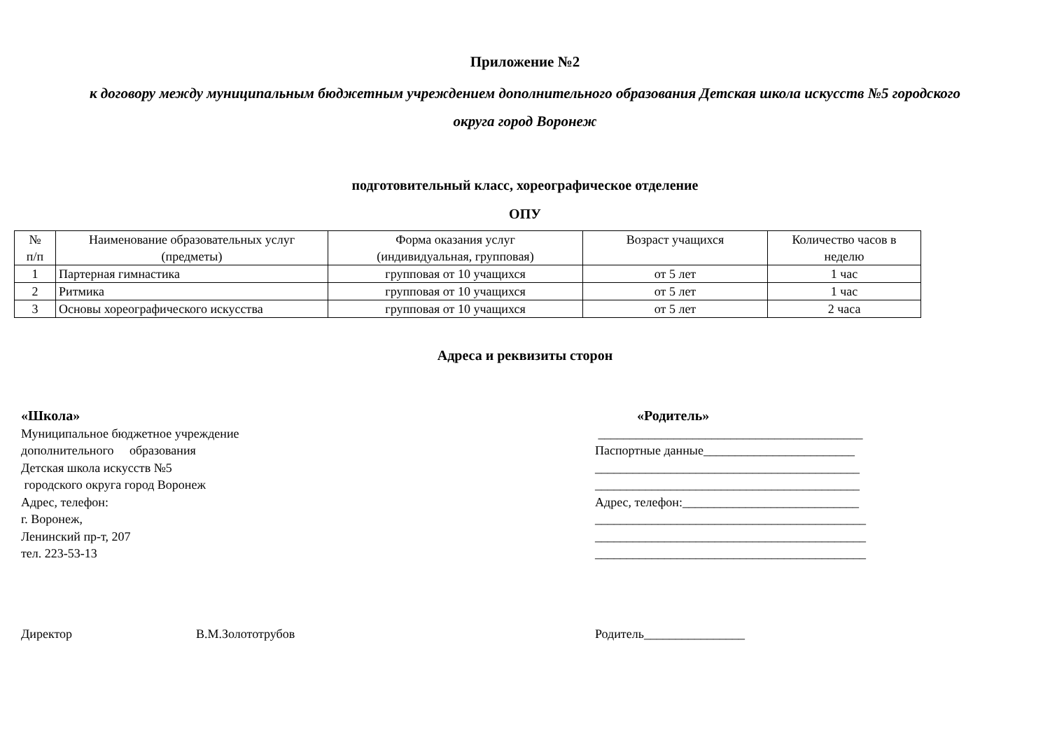Приложение №2
к договору между муниципальным бюджетным учреждением дополнительного образования Детская школа искусств №5 городского
округа город Воронеж
подготовительный класс, хореографическое отделение
ОПУ
| № п/п | Наименование образовательных услуг (предметы) | Форма оказания услуг (индивидуальная, групповая) | Возраст учащихся | Количество часов в неделю |
| 1 | Партерная гимнастика | групповая от 10 учащихся | от 5 лет | 1 час |
| 2 | Ритмика | групповая от 10 учащихся | от 5 лет | 1 час |
| 3 | Основы хореографического искусства | групповая от 10 учащихся | от 5 лет | 2 часа |
Адреса и реквизиты сторон
«Школа»
Муниципальное бюджетное учреждение
дополнительного образования
Детская школа искусств №5
городского округа город Воронеж
Адрес, телефон:
г. Воронеж,
Ленинский пр-т, 207
тел. 223-53-13
«Родитель»
__________________________________________
Паспортные данные________________________
__________________________________________
__________________________________________
Адрес, телефон:____________________________
___________________________________________
___________________________________________
___________________________________________
Директор В.М.Золототрубов Родитель________________